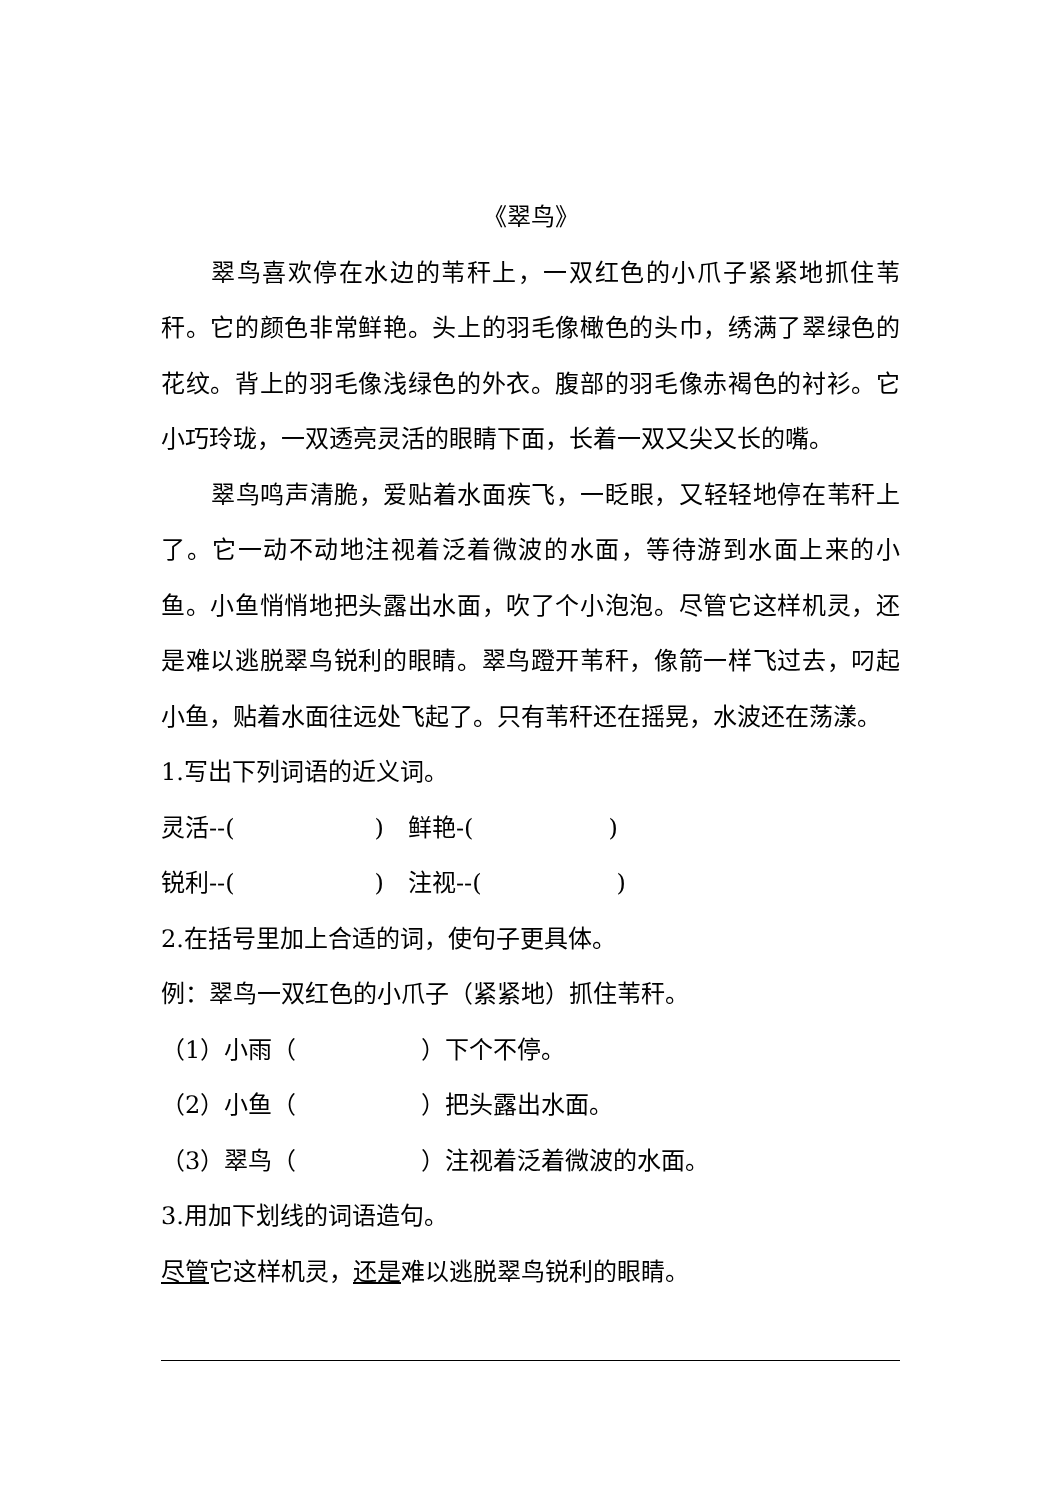《翠鸟》
翠鸟喜欢停在水边的苇秆上，一双红色的小爪子紧紧地抓住苇秆。它的颜色非常鲜艳。头上的羽毛像橄色的头巾，绣满了翠绿色的花纹。背上的羽毛像浅绿色的外衣。腹部的羽毛像赤褐色的衬衫。它小巧玲珑，一双透亮灵活的眼睛下面，长着一双又尖又长的嘴。
翠鸟鸣声清脆，爱贴着水面疾飞，一眨眼，又轻轻地停在苇秆上了。它一动不动地注视着泛着微波的水面，等待游到水面上来的小鱼。小鱼悄悄地把头露出水面，吹了个小泡泡。尽管它这样机灵，还是难以逃脱翠鸟锐利的眼睛。翠鸟蹬开苇秆，像箭一样飞过去，叼起小鱼，贴着水面往远处飞起了。只有苇秆还在摇晃，水波还在荡漾。
1.写出下列词语的近义词。
灵活--( )　鲜艳-( )
锐利--( )　注视--( )
2.在括号里加上合适的词，使句子更具体。
例：翠鸟一双红色的小爪子（紧紧地）抓住苇秆。
（1）小雨（ ）下个不停。
（2）小鱼（ ）把头露出水面。
（3）翠鸟（ ）注视着泛着微波的水面。
3.用加下划线的词语造句。
尽管它这样机灵，还是难以逃脱翠鸟锐利的眼睛。